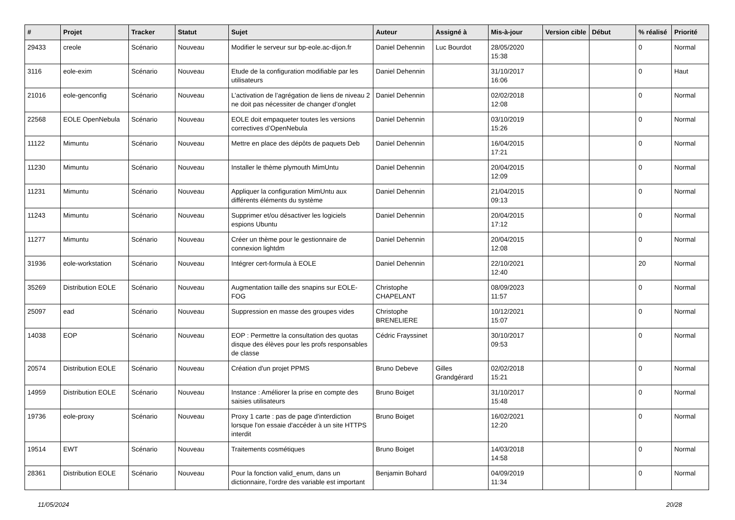| # | Projet | Tracker | Statut | Sujet | Auteur | Assigné à | Mis-à-jour | Version cible | Début | % réalisé | Priorité |
| --- | --- | --- | --- | --- | --- | --- | --- | --- | --- | --- | --- |
| 29433 | creole | Scénario | Nouveau | Modifier le serveur sur bp-eole.ac-dijon.fr | Daniel Dehennin | Luc Bourdot | 28/05/2020 15:38 | | | 0 | Normal |
| 3116 | eole-exim | Scénario | Nouveau | Etude de la configuration modifiable par les utilisateurs | Daniel Dehennin | | 31/10/2017 16:06 | | | 0 | Haut |
| 21016 | eole-genconfig | Scénario | Nouveau | L’activation de l’agrégation de liens de niveau 2 ne doit pas nécessiter de changer d’onglet | Daniel Dehennin | | 02/02/2018 12:08 | | | 0 | Normal |
| 22568 | EOLE OpenNebula | Scénario | Nouveau | EOLE doit empaqueter toutes les versions correctives d’OpenNebula | Daniel Dehennin | | 03/10/2019 15:26 | | | 0 | Normal |
| 11122 | Mimuntu | Scénario | Nouveau | Mettre en place des dépôts de paquets Deb | Daniel Dehennin | | 16/04/2015 17:21 | | | 0 | Normal |
| 11230 | Mimuntu | Scénario | Nouveau | Installer le thème plymouth MimUntu | Daniel Dehennin | | 20/04/2015 12:09 | | | 0 | Normal |
| 11231 | Mimuntu | Scénario | Nouveau | Appliquer la configuration MimUntu aux différents éléments du système | Daniel Dehennin | | 21/04/2015 09:13 | | | 0 | Normal |
| 11243 | Mimuntu | Scénario | Nouveau | Supprimer et/ou désactiver les logiciels espions Ubuntu | Daniel Dehennin | | 20/04/2015 17:12 | | | 0 | Normal |
| 11277 | Mimuntu | Scénario | Nouveau | Créer un thème pour le gestionnaire de connexion lightdm | Daniel Dehennin | | 20/04/2015 12:08 | | | 0 | Normal |
| 31936 | eole-workstation | Scénario | Nouveau | Intégrer cert-formula à EOLE | Daniel Dehennin | | 22/10/2021 12:40 | | | 20 | Normal |
| 35269 | Distribution EOLE | Scénario | Nouveau | Augmentation taille des snapins sur EOLE-FOG | Christophe CHAPELANT | | 08/09/2023 11:57 | | | 0 | Normal |
| 25097 | ead | Scénario | Nouveau | Suppression en masse des groupes vides | Christophe BRENELIERE | | 10/12/2021 15:07 | | | 0 | Normal |
| 14038 | EOP | Scénario | Nouveau | EOP : Permettre la consultation des quotas disque des élèves pour les profs responsables de classe | Cédric Frayssinet | | 30/10/2017 09:53 | | | 0 | Normal |
| 20574 | Distribution EOLE | Scénario | Nouveau | Création d'un projet PPMS | Bruno Debeve | Gilles Grandgérard | 02/02/2018 15:21 | | | 0 | Normal |
| 14959 | Distribution EOLE | Scénario | Nouveau | Instance : Améliorer la prise en compte des saisies utilisateurs | Bruno Boiget | | 31/10/2017 15:48 | | | 0 | Normal |
| 19736 | eole-proxy | Scénario | Nouveau | Proxy 1 carte : pas de page d'interdiction lorsque l'on essaie d'accéder à un site HTTPS interdit | Bruno Boiget | | 16/02/2021 12:20 | | | 0 | Normal |
| 19514 | EWT | Scénario | Nouveau | Traitements cosmétiques | Bruno Boiget | | 14/03/2018 14:58 | | | 0 | Normal |
| 28361 | Distribution EOLE | Scénario | Nouveau | Pour la fonction valid_enum, dans un dictionnaire, l’ordre des variable est important | Benjamin Bohard | | 04/09/2019 11:34 | | | 0 | Normal |
11/05/2024 20/28